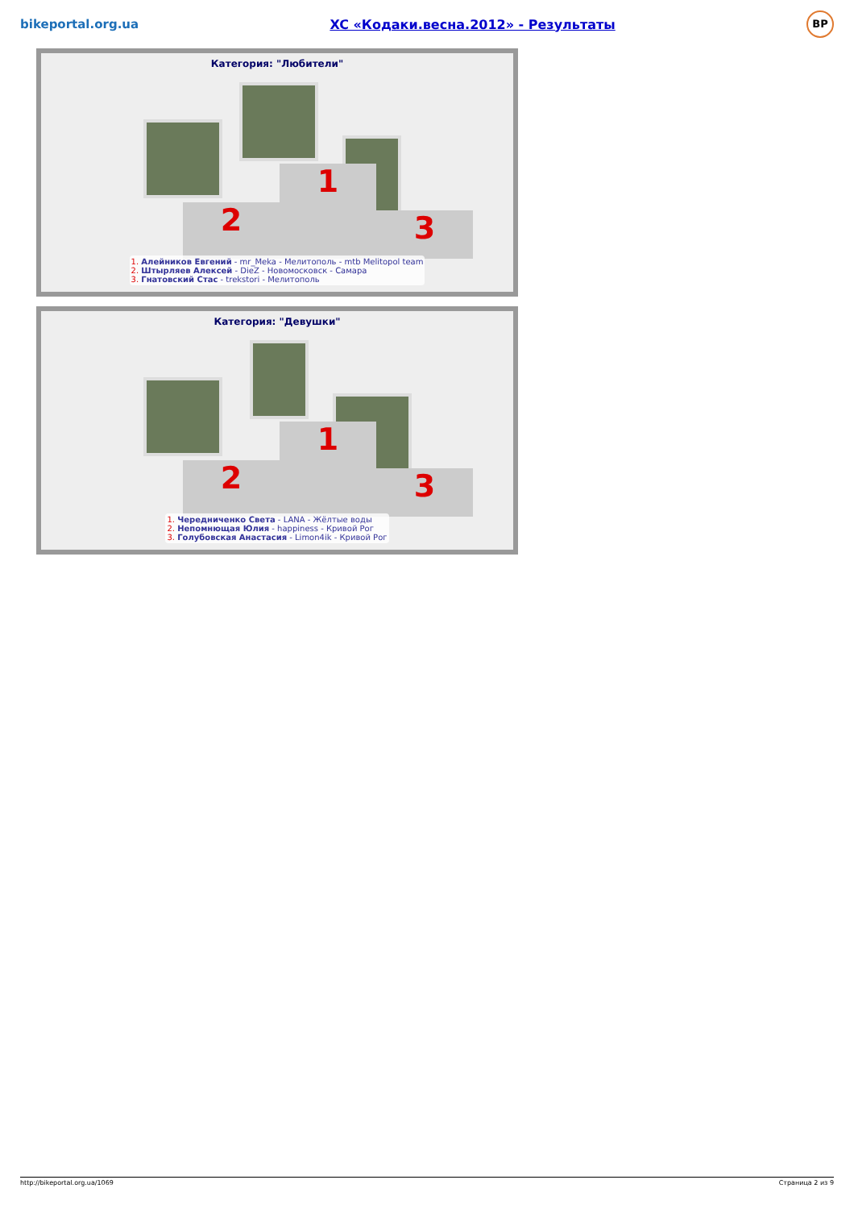bikeportal.org.ua
XC «Кодаки.весна.2012» - Результаты
BP
Категория: "Любители"
2 1 3
1. Алейников Евгений - mr_Meka - Мелитополь - mtb Melitopol team
2. Штырляев Алексей - DieZ - Новомосковск - Самара
3. Гнатовский Стас - trekstori - Мелитополь
Категория: "Девушки"
2 1 3
1. Чередниченко Света - LANA - Жёлтые воды
2. Непомнющая Юлия - happiness - Кривой Рог
3. Голубовская Анастасия - Limon4ik - Кривой Рог
http://bikeportal.org.ua/1069 Страница 2 из 9